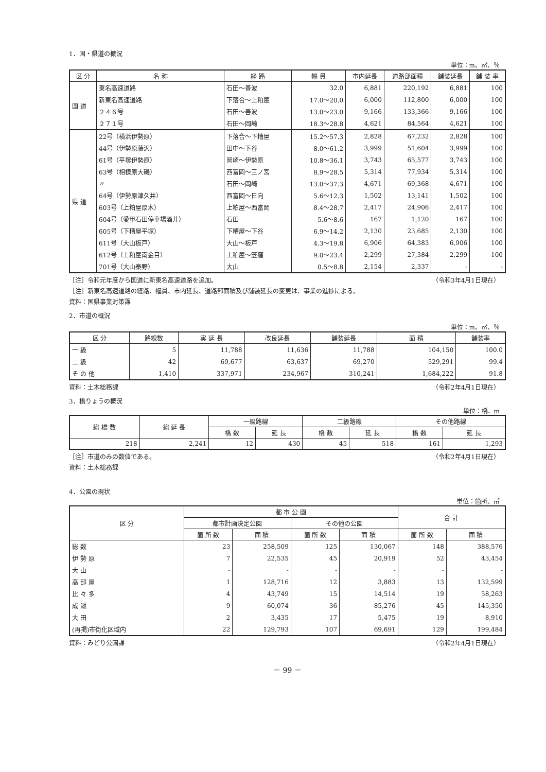1．国・県道の概況
単位：m、㎡、％
| 区 分 | 名 称 | 経 路 | 幅 員 | 市内延長 | 道路部面積 | 舗装延長 | 舗 装 率 |
| --- | --- | --- | --- | --- | --- | --- | --- |
| 国 道 | 東名高速道路 | 石田～善波 | 32.0 | 6,881 | 220,192 | 6,881 | 100 |
| | 新東名高速道路 | 下落合～上粕屋 | 17.0～20.0 | 6,000 | 112,800 | 6,000 | 100 |
| | ２４６号 | 石田～善波 | 13.0～23.0 | 9,166 | 133,366 | 9,166 | 100 |
| | ２７１号 | 石田～岡崎 | 18.3～28.8 | 4,621 | 84,564 | 4,621 | 100 |
| 県 道 | 22号（横浜伊勢原） | 下落合～下糟屋 | 15.2～57.3 | 2,828 | 67,232 | 2,828 | 100 |
| | 44号（伊勢原藤沢） | 田中～下谷 | 8.0～61.2 | 3,999 | 51,604 | 3,999 | 100 |
| | 61号（平塚伊勢原） | 岡崎～伊勢原 | 10.8～36.1 | 3,743 | 65,577 | 3,743 | 100 |
| | 63号（相模原大磯） | 西富岡～三ノ宮 | 8.9～28.5 | 5,314 | 77,934 | 5,314 | 100 |
| | 〃 | 石田～岡崎 | 13.0～37.3 | 4,671 | 69,368 | 4,671 | 100 |
| | 64号（伊勢原津久井） | 西富岡～日向 | 5.6～12.3 | 1,502 | 13,141 | 1,502 | 100 |
| | 603号（上粕屋厚木） | 上粕屋～西富岡 | 8.4～28.7 | 2,417 | 24,906 | 2,417 | 100 |
| | 604号（愛甲石田停車場酒井） | 石田 | 5.6～8.6 | 167 | 1,120 | 167 | 100 |
| | 605号（下糟屋平塚） | 下糟屋～下谷 | 6.9～14.2 | 2,130 | 23,685 | 2,130 | 100 |
| | 611号（大山板戸） | 大山～板戸 | 4.3～19.8 | 6,906 | 64,383 | 6,906 | 100 |
| | 612号（上粕屋南金目） | 上粕屋～笠窪 | 9.0～23.4 | 2,299 | 27,384 | 2,299 | 100 |
| | 701号（大山秦野） | 大山 | 0.5～8.8 | 2,154 | 2,337 | - | - |
［注］令和元年度から国道に新東名高速道路を追加。 （令和3年4月1日現在）
［注］新東名高速道路の経路、幅員、市内延長、道路部面積及び舗装延長の変更は、事業の進捗による。
資料：国県事業対策課
2．市道の概況
単位：m、㎡、％
| 区 分 | 路線数 | 実 延 長 | 改良延長 | 舗装延長 | 面 積 | 舗装率 |
| --- | --- | --- | --- | --- | --- | --- |
| 一 級 | 5 | 11,788 | 11,636 | 11,788 | 104,150 | 100.0 |
| 二 級 | 42 | 69,677 | 63,637 | 69,270 | 529,291 | 99.4 |
| そ の 他 | 1,410 | 337,971 | 234,967 | 310,241 | 1,684,222 | 91.8 |
資料：土木総務課 （令和2年4月1日現在）
3．橋りょうの概況
単位：橋、m
| 総 橋 数 | 総 延 長 | 一級路線 | | 二級路線 | | その他路線 | |
| --- | --- | --- | --- | --- | --- | --- | --- |
| | | 橋 数 | 延 長 | 橋 数 | 延 長 | 橋 数 | 延 長 |
| 218 | 2,241 | 12 | 430 | 45 | 518 | 161 | 1,293 |
［注］市道のみの数値である。 （令和2年4月1日現在）
資料：土木総務課
4．公園の現状
単位：箇所、㎡
| 区 分 | 都 市 公 園 | | | | 合 計 | |
| --- | --- | --- | --- | --- | --- | --- |
| | 都市計画決定公園 | | その他の公園 | | | |
| | 箇 所 数 | 面 積 | 箇 所 数 | 面 積 | 箇 所 数 | 面 積 |
| 総 数 | 23 | 258,509 | 125 | 130,067 | 148 | 388,576 |
| 伊 勢 原 | 7 | 22,535 | 45 | 20,919 | 52 | 43,454 |
| 大 山 | - | - | - | - | - | - |
| 高 部 屋 | 1 | 128,716 | 12 | 3,883 | 13 | 132,599 |
| 比 々 多 | 4 | 43,749 | 15 | 14,514 | 19 | 58,263 |
| 成 瀬 | 9 | 60,074 | 36 | 85,276 | 45 | 145,350 |
| 大 田 | 2 | 3,435 | 17 | 5,475 | 19 | 8,910 |
| (再掲)市街化区域内 | 22 | 129,793 | 107 | 69,691 | 129 | 199,484 |
資料：みどり公園課 （令和2年4月1日現在）
－ 99 －